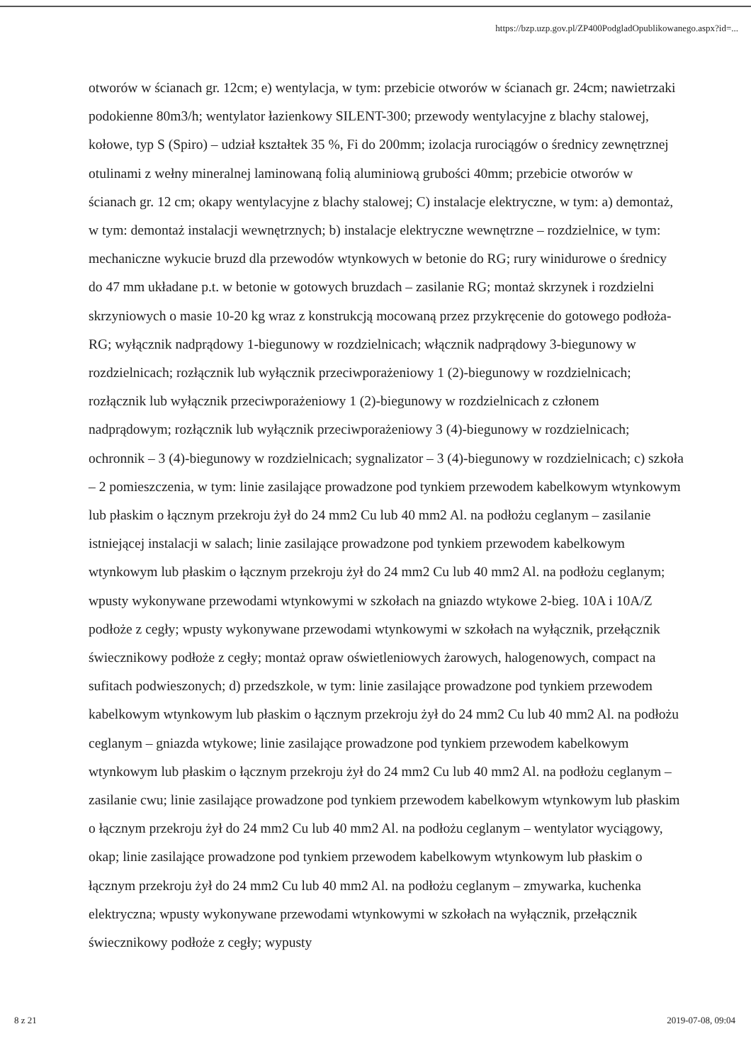https://bzp.uzp.gov.pl/ZP400PodgladOpublikowanego.aspx?id=...
otworów w ścianach gr. 12cm; e) wentylacja, w tym: przebicie otworów w ścianach gr. 24cm; nawietrzaki podokienne 80m3/h; wentylator łazienkowy SILENT-300; przewody wentylacyjne z blachy stalowej, kołowe, typ S (Spiro) – udział kształtek 35 %, Fi do 200mm; izolacja rurociągów o średnicy zewnętrznej otulinami z wełny mineralnej laminowaną folią aluminiową grubości 40mm; przebicie otworów w ścianach gr. 12 cm; okapy wentylacyjne z blachy stalowej; C) instalacje elektryczne, w tym: a) demontaż, w tym: demontaż instalacji wewnętrznych; b) instalacje elektryczne wewnętrzne – rozdzielnice, w tym: mechaniczne wykucie bruzd dla przewodów wtynkowych w betonie do RG; rury winidurowe o średnicy do 47 mm układane p.t. w betonie w gotowych bruzdach – zasilanie RG; montaż skrzynek i rozdzielni skrzyniowych o masie 10-20 kg wraz z konstrukcją mocowaną przez przykręcenie do gotowego podłoża-RG; wyłącznik nadprądowy 1-biegunowy w rozdzielnicach; włącznik nadprądowy 3-biegunowy w rozdzielnicach; rozłącznik lub wyłącznik przeciwporażeniowy 1 (2)-biegunowy w rozdzielnicach; rozłącznik lub wyłącznik przeciwporażeniowy 1 (2)-biegunowy w rozdzielnicach z członem nadprądowym; rozłącznik lub wyłącznik przeciwporażeniowy 3 (4)-biegunowy w rozdzielnicach; ochronnik – 3 (4)-biegunowy w rozdzielnicach; sygnalizator – 3 (4)-biegunowy w rozdzielnicach; c) szkoła – 2 pomieszczenia, w tym: linie zasilające prowadzone pod tynkiem przewodem kabelkowym wtynkowym lub płaskim o łącznym przekroju żył do 24 mm2 Cu lub 40 mm2 Al. na podłożu ceglanym – zasilanie istniejącej instalacji w salach; linie zasilające prowadzone pod tynkiem przewodem kabelkowym wtynkowym lub płaskim o łącznym przekroju żył do 24 mm2 Cu lub 40 mm2 Al. na podłożu ceglanym; wpusty wykonywane przewodami wtynkowymi w szkołach na gniazdo wtykowe 2-bieg. 10A i 10A/Z podłoże z cegły; wpusty wykonywane przewodami wtynkowymi w szkołach na wyłącznik, przełącznik świecznikowy podłoże z cegły; montaż opraw oświetleniowych żarowych, halogenowych, compact na sufitach podwieszonych; d) przedszkole, w tym: linie zasilające prowadzone pod tynkiem przewodem kabelkowym wtynkowym lub płaskim o łącznym przekroju żył do 24 mm2 Cu lub 40 mm2 Al. na podłożu ceglanym – gniazda wtykowe; linie zasilające prowadzone pod tynkiem przewodem kabelkowym wtynkowym lub płaskim o łącznym przekroju żył do 24 mm2 Cu lub 40 mm2 Al. na podłożu ceglanym – zasilanie cwu; linie zasilające prowadzone pod tynkiem przewodem kabelkowym wtynkowym lub płaskim o łącznym przekroju żył do 24 mm2 Cu lub 40 mm2 Al. na podłożu ceglanym – wentylator wyciągowy, okap; linie zasilające prowadzone pod tynkiem przewodem kabelkowym wtynkowym lub płaskim o łącznym przekroju żył do 24 mm2 Cu lub 40 mm2 Al. na podłożu ceglanym – zmywarka, kuchenka elektryczna; wpusty wykonywane przewodami wtynkowymi w szkołach na wyłącznik, przełącznik świecznikowy podłoże z cegły; wypusty
8 z 21 2019-07-08, 09:04